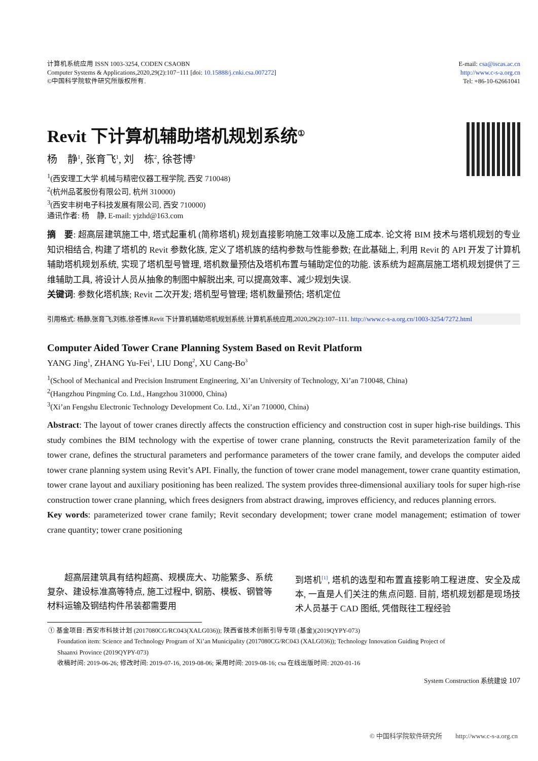计算机系统应用 ISSN 1003-3254, CODEN CSAOBN
Computer Systems & Applications,2020,29(2):107−111 [doi: 10.15888/j.cnki.csa.007272]
©中国科学院软件研究所版权所有.
E-mail: csa@iscas.ac.cn
http://www.c-s-a.org.cn
Tel: +86-10-62661041
Revit 下计算机辅助塔机规划系统<sup>①</sup>
杨　静<sup>1</sup>, 张育飞<sup>1</sup>, 刘　栋<sup>2</sup>, 徐苍博<sup>3</sup>
<sup>1</sup> (西安理工大学 机械与精密仪器工程学院, 西安 710048)
<sup>2</sup> (杭州品茗股份有限公司, 杭州 310000)
<sup>3</sup> (西安丰树电子科技发展有限公司, 西安 710000)
通讯作者: 杨　静, E-mail: yjzhd@163.com
摘　要: 超高层建筑施工中, 塔式起重机 (简称塔机) 规划直接影响施工效率以及施工成本. 论文将 BIM 技术与塔机规划的专业知识相结合, 构建了塔机的 Revit 参数化族, 定义了塔机族的结构参数与性能参数; 在此基础上, 利用 Revit 的 API 开发了计算机辅助塔机规划系统, 实现了塔机型号管理, 塔机数量预估及塔机布置与辅助定位的功能. 该系统为超高层施工塔机规划提供了三维辅助工具, 将设计人员从抽象的制图中解脱出来, 可以提高效率、减少规划失误.
关键词: 参数化塔机族; Revit 二次开发; 塔机型号管理; 塔机数量预估; 塔机定位
引用格式: 杨静,张育飞,刘栋,徐苍博.Revit 下计算机辅助塔机规划系统.计算机系统应用,2020,29(2):107–111. http://www.c-s-a.org.cn/1003-3254/7272.html
Computer Aided Tower Crane Planning System Based on Revit Platform
YANG Jing<sup>1</sup>, ZHANG Yu-Fei<sup>1</sup>, LIU Dong<sup>2</sup>, XU Cang-Bo<sup>3</sup>
<sup>1</sup> (School of Mechanical and Precision Instrument Engineering, Xi’an University of Technology, Xi’an 710048, China)
<sup>2</sup> (Hangzhou Pingming Co. Ltd., Hangzhou 310000, China)
<sup>3</sup> (Xi’an Fengshu Electronic Technology Development Co. Ltd., Xi’an 710000, China)
Abstract: The layout of tower cranes directly affects the construction efficiency and construction cost in super high-rise buildings. This study combines the BIM technology with the expertise of tower crane planning, constructs the Revit parameterization family of the tower crane, defines the structural parameters and performance parameters of the tower crane family, and develops the computer aided tower crane planning system using Revit’s API. Finally, the function of tower crane model management, tower crane quantity estimation, tower crane layout and auxiliary positioning has been realized. The system provides three-dimensional auxiliary tools for super high-rise construction tower crane planning, which frees designers from abstract drawing, improves efficiency, and reduces planning errors.
Key words: parameterized tower crane family; Revit secondary development; tower crane model management; estimation of tower crane quantity; tower crane positioning
　　超高层建筑具有结构超高、规模庞大、功能繁多、系统复杂、建设标准高等特点, 施工过程中, 钢筋、模板、钢管等材料运输及钢结构件吊装都需要用
到塔机<sup>[1]</sup>, 塔机的选型和布置直接影响工程进度、安全及成本, 一直是人们关注的焦点问题. 目前, 塔机规划都是现场技术人员基于 CAD 图纸, 凭借既往工程经验
① 基金项目: 西安市科技计划 (2017080CG/RC043(XALG036)); 陕西省技术创新引导专项 (基金)(2019QYPY-073)
Foundation item: Science and Technology Program of Xi’an Municipality (2017080CG/RC043 (XALG036)); Technology Innovation Guiding Project of
Shaanxi Province (2019QYPY-073)
收稿时间: 2019-06-26; 修改时间: 2019-07-16, 2019-08-06; 采用时间: 2019-08-16; csa 在线出版时间: 2020-01-16
System Construction 系统建设 107
© 中国科学院软件研究所　　http://www.c-s-a.org.cn